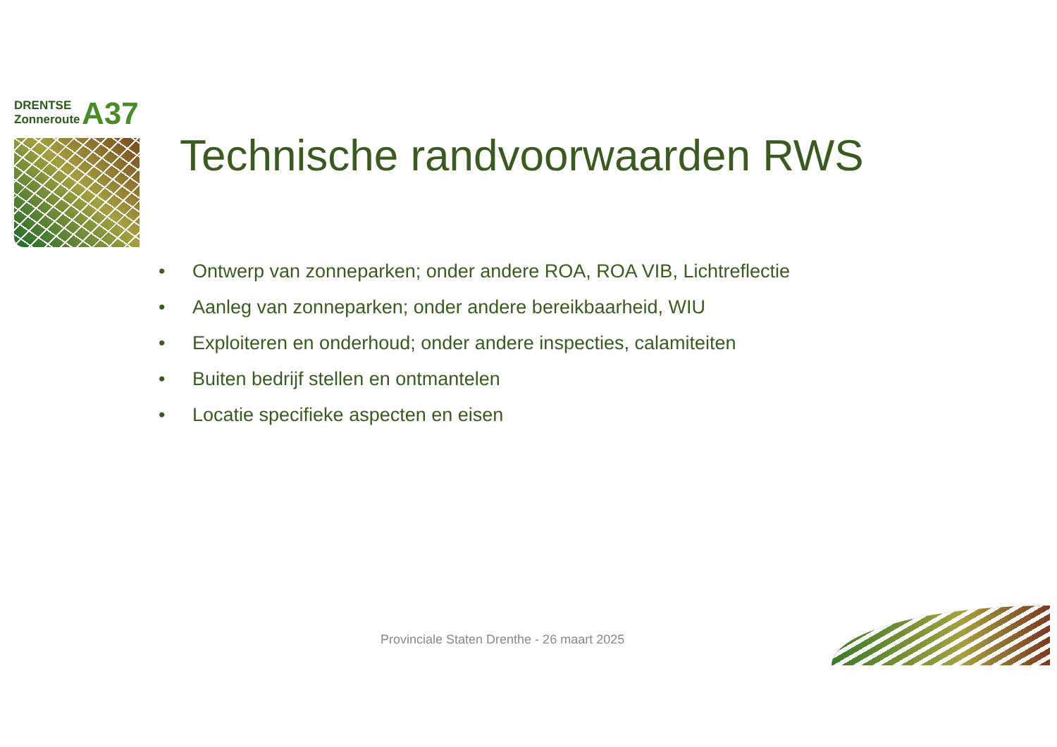DRENTSE
Zonneroute
A37
Technische randvoorwaarden RWS
• Ontwerp van zonneparken; onder andere ROA, ROA VIB, Lichtreflectie
• Aanleg van zonneparken; onder andere bereikbaarheid, WIU
• Exploiteren en onderhoud; onder andere inspecties, calamiteiten
• Buiten bedrijf stellen en ontmantelen
• Locatie specifieke aspecten en eisen
Provinciale Staten Drenthe - 26 maart 2025